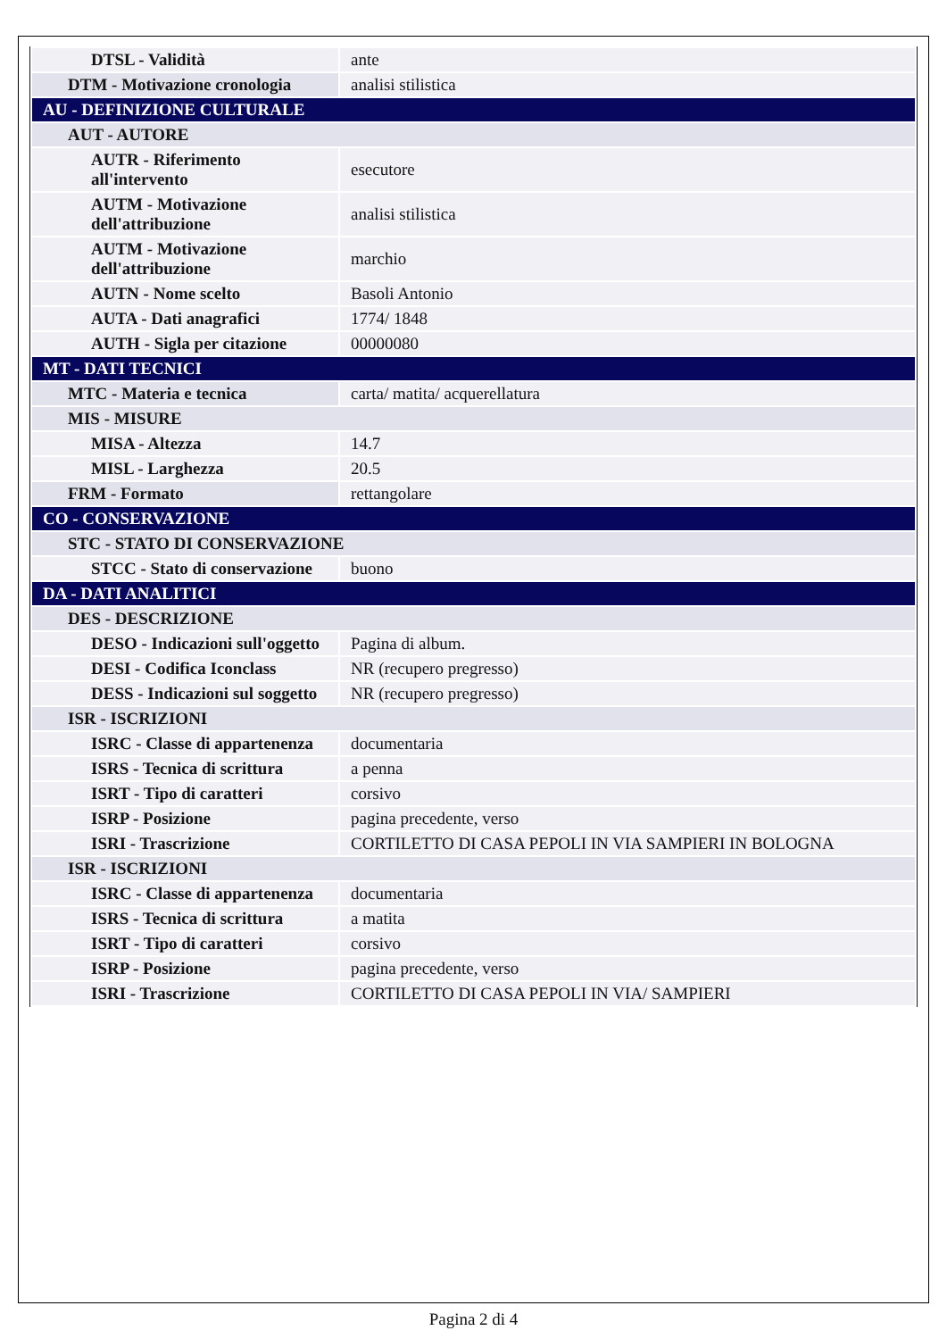| DTSL - Validità | ante |
| DTM - Motivazione cronologia | analisi stilistica |
| AU - DEFINIZIONE CULTURALE | |
| AUT - AUTORE | |
| AUTR - Riferimento all'intervento | esecutore |
| AUTM - Motivazione dell'attribuzione | analisi stilistica |
| AUTM - Motivazione dell'attribuzione | marchio |
| AUTN - Nome scelto | Basoli Antonio |
| AUTA - Dati anagrafici | 1774/ 1848 |
| AUTH - Sigla per citazione | 00000080 |
| MT - DATI TECNICI | |
| MTC - Materia e tecnica | carta/ matita/ acquerellatura |
| MIS - MISURE | |
| MISA - Altezza | 14.7 |
| MISL - Larghezza | 20.5 |
| FRM - Formato | rettangolare |
| CO - CONSERVAZIONE | |
| STC - STATO DI CONSERVAZIONE | |
| STCC - Stato di conservazione | buono |
| DA - DATI ANALITICI | |
| DES - DESCRIZIONE | |
| DESO - Indicazioni sull'oggetto | Pagina di album. |
| DESI - Codifica Iconclass | NR (recupero pregresso) |
| DESS - Indicazioni sul soggetto | NR (recupero pregresso) |
| ISR - ISCRIZIONI | |
| ISRC - Classe di appartenenza | documentaria |
| ISRS - Tecnica di scrittura | a penna |
| ISRT - Tipo di caratteri | corsivo |
| ISRP - Posizione | pagina precedente, verso |
| ISRI - Trascrizione | CORTILETTO DI CASA PEPOLI IN VIA SAMPIERI IN BOLOGNA |
| ISR - ISCRIZIONI | |
| ISRC - Classe di appartenenza | documentaria |
| ISRS - Tecnica di scrittura | a matita |
| ISRT - Tipo di caratteri | corsivo |
| ISRP - Posizione | pagina precedente, verso |
| ISRI - Trascrizione | CORTILETTO DI CASA PEPOLI IN VIA/ SAMPIERI |
Pagina 2 di 4